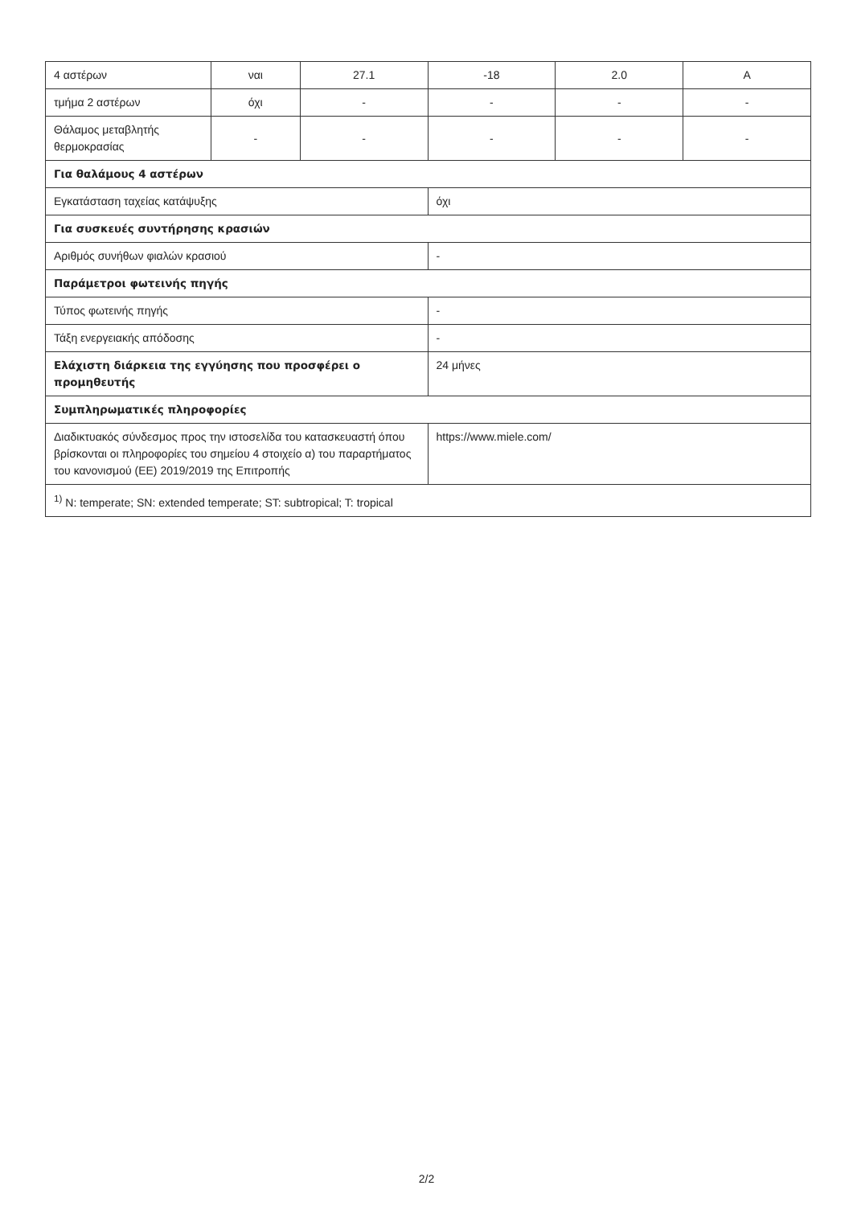| 4 αστέρων | ναι | 27.1 | -18 | 2.0 | A |
| τμήμα 2 αστέρων | όχι | - | - | - | - |
| Θάλαμος μεταβλητής θερμοκρασίας | - | - | - | - | - |
| Για θαλάμους 4 αστέρων | | | | | |
| Εγκατάσταση ταχείας κατάψυξης | | | όχι | | |
| Για συσκευές συντήρησης κρασιών | | | | | |
| Αριθμός συνήθων φιαλών κρασιού | | | - | | |
| Παράμετροι φωτεινής πηγής | | | | | |
| Τύπος φωτεινής πηγής | | | - | | |
| Τάξη ενεργειακής απόδοσης | | | - | | |
| Ελάχιστη διάρκεια της εγγύησης που προσφέρει ο προμηθευτής | | | 24 μήνες | | |
| Συμπληρωματικές πληροφορίες | | | | | |
| Διαδικτυακός σύνδεσμος προς την ιστοσελίδα του κατασκευαστή όπου βρίσκονται οι πληροφορίες του σημείου 4 στοιχείο α) του παραρτήματος του κανονισμού (ΕΕ) 2019/2019 της Επιτροπής | | | https://www.miele.com/ | | |
| <sup>1)</sup> N: temperate; SN: extended temperate; ST: subtropical; T: tropical | | | | | |
2/2